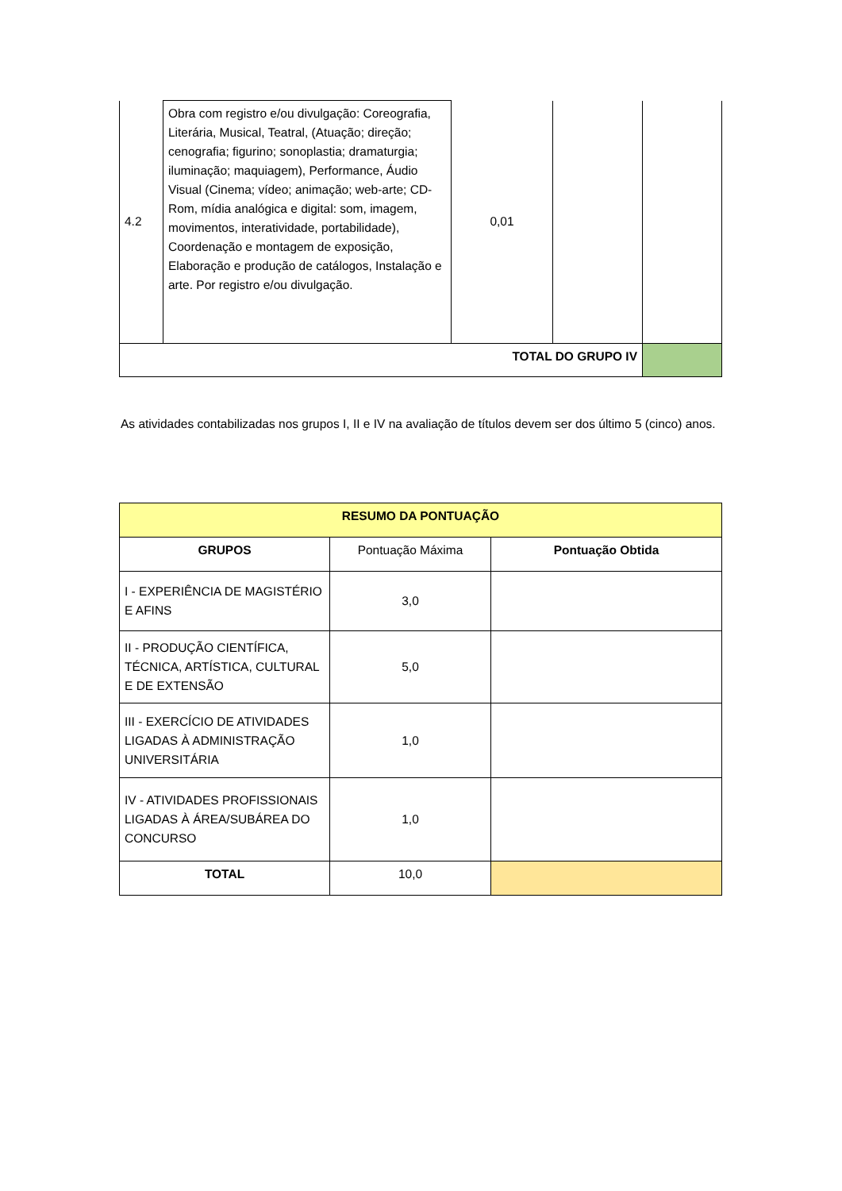| 4.2 | Obra com registro e/ou divulgação: Coreografia, Literária, Musical, Teatral, (Atuação; direção; cenografia; figurino; sonoplastia; dramaturgia; iluminação; maquiagem), Performance, Áudio Visual (Cinema; vídeo; animação; web-arte; CD-Rom, mídia analógica e digital: som, imagem, movimentos, interatividade, portabilidade), Coordenação e montagem de exposição, Elaboração e produção de catálogos, Instalação e arte. Por registro e/ou divulgação. | 0,01 | | |
| TOTAL DO GRUPO IV | | | | |
As atividades contabilizadas nos grupos I, II e IV na avaliação de títulos devem ser dos último 5 (cinco) anos.
| RESUMO DA PONTUAÇÃO | | |
| --- | --- | --- |
| GRUPOS | Pontuação Máxima | Pontuação Obtida |
| I - EXPERIÊNCIA DE MAGISTÉRIO E AFINS | 3,0 | |
| II - PRODUÇÃO CIENTÍFICA, TÉCNICA, ARTÍSTICA, CULTURAL E DE EXTENSÃO | 5,0 | |
| III - EXERCÍCIO DE ATIVIDADES LIGADAS À ADMINISTRAÇÃO UNIVERSITÁRIA | 1,0 | |
| IV - ATIVIDADES PROFISSIONAIS LIGADAS À ÁREA/SUBÁREA DO CONCURSO | 1,0 | |
| TOTAL | 10,0 | |